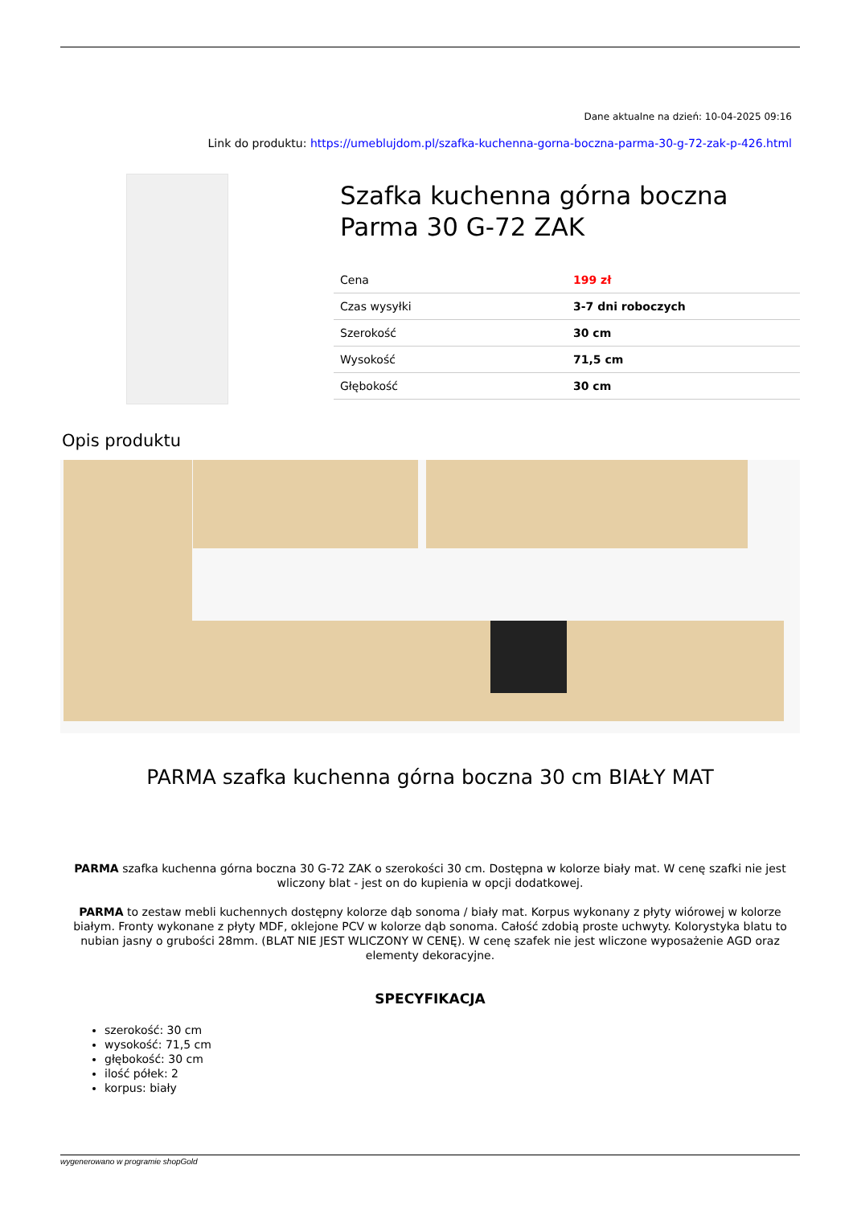Dane aktualne na dzień: 10-04-2025 09:16
Link do produktu: https://umeblujdom.pl/szafka-kuchenna-gorna-boczna-parma-30-g-72-zak-p-426.html
Szafka kuchenna górna boczna Parma 30 G-72 ZAK
| Cena | 199 zł |
| Czas wysyłki | 3-7 dni roboczych |
| Szerokość | 30 cm |
| Wysokość | 71,5 cm |
| Głębokość | 30 cm |
Opis produktu
PARMA szafka kuchenna górna boczna 30 cm BIAŁY MAT
PARMA szafka kuchenna górna boczna 30 G-72 ZAK o szerokości 30 cm. Dostępna w kolorze biały mat. W cenę szafki nie jest wliczony blat - jest on do kupienia w opcji dodatkowej.
PARMA to zestaw mebli kuchennych dostępny kolorze dąb sonoma / biały mat. Korpus wykonany z płyty wiórowej w kolorze białym. Fronty wykonane z płyty MDF, oklejone PCV w kolorze dąb sonoma. Całość zdobią proste uchwyty. Kolorystyka blatu to nubian jasny o grubości 28mm. (BLAT NIE JEST WLICZONY W CENĘ). W cenę szafek nie jest wliczone wyposażenie AGD oraz elementy dekoracyjne.
SPECYFIKACJA
szerokość: 30 cm
wysokość: 71,5 cm
głębokość: 30 cm
ilość półek: 2
korpus: biały
wygenerowano w programie shopGold